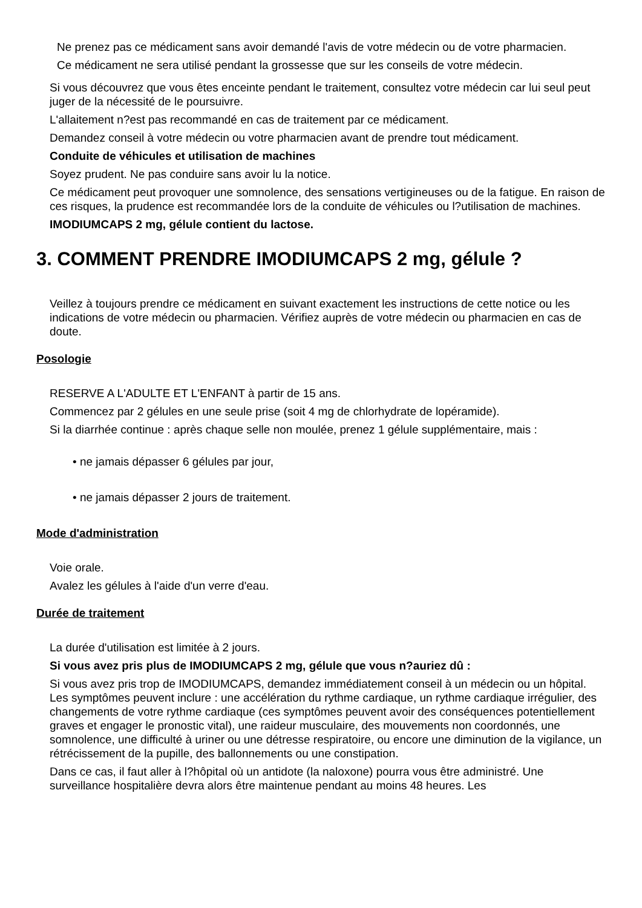Ne prenez pas ce médicament sans avoir demandé l'avis de votre médecin ou de votre pharmacien.
Ce médicament ne sera utilisé pendant la grossesse que sur les conseils de votre médecin.
Si vous découvrez que vous êtes enceinte pendant le traitement, consultez votre médecin car lui seul peut juger de la nécessité de le poursuivre.
L'allaitement n?est pas recommandé en cas de traitement par ce médicament.
Demandez conseil à votre médecin ou votre pharmacien avant de prendre tout médicament.
Conduite de véhicules et utilisation de machines
Soyez prudent. Ne pas conduire sans avoir lu la notice.
Ce médicament peut provoquer une somnolence, des sensations vertigineuses ou de la fatigue. En raison de ces risques, la prudence est recommandée lors de la conduite de véhicules ou l?utilisation de machines.
IMODIUMCAPS 2 mg, gélule contient du lactose.
3. COMMENT PRENDRE IMODIUMCAPS 2 mg, gélule ?
Veillez à toujours prendre ce médicament en suivant exactement les instructions de cette notice ou les indications de votre médecin ou pharmacien. Vérifiez auprès de votre médecin ou pharmacien en cas de doute.
Posologie
RESERVE A L'ADULTE ET L'ENFANT à partir de 15 ans.
Commencez par 2 gélules en une seule prise (soit 4 mg de chlorhydrate de lopéramide).
Si la diarrhée continue : après chaque selle non moulée, prenez 1 gélule supplémentaire, mais :
• ne jamais dépasser 6 gélules par jour,
• ne jamais dépasser 2 jours de traitement.
Mode d'administration
Voie orale.
Avalez les gélules à l'aide d'un verre d'eau.
Durée de traitement
La durée d'utilisation est limitée à 2 jours.
Si vous avez pris plus de IMODIUMCAPS 2 mg, gélule que vous n?auriez dû :
Si vous avez pris trop de IMODIUMCAPS, demandez immédiatement conseil à un médecin ou un hôpital. Les symptômes peuvent inclure : une accélération du rythme cardiaque, un rythme cardiaque irrégulier, des changements de votre rythme cardiaque (ces symptômes peuvent avoir des conséquences potentiellement graves et engager le pronostic vital), une raideur musculaire, des mouvements non coordonnés, une somnolence, une difficulté à uriner ou une détresse respiratoire, ou encore une diminution de la vigilance, un rétrécissement de la pupille, des ballonnements ou une constipation.
Dans ce cas, il faut aller à l?hôpital où un antidote (la naloxone) pourra vous être administré. Une surveillance hospitalière devra alors être maintenue pendant au moins 48 heures. Les